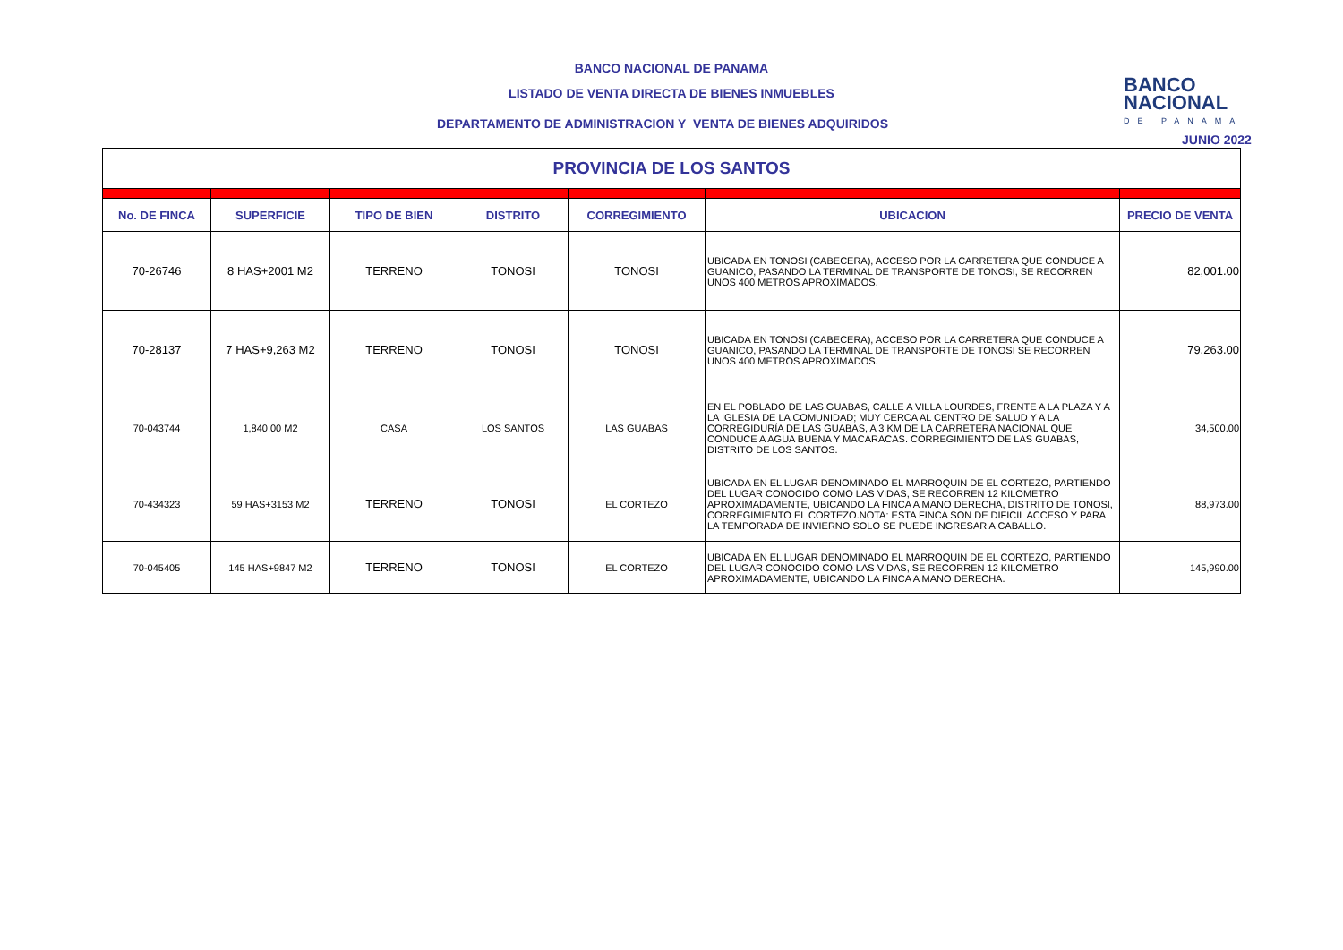BANCO NACIONAL DE PANAMA
LISTADO DE VENTA DIRECTA DE BIENES INMUEBLES
DEPARTAMENTO DE ADMINISTRACION Y VENTA DE BIENES ADQUIRIDOS
BANCO
NACIONAL
DE PANAMA
JUNIO 2022
| PROVINCIA DE LOS SANTOS | | | | | | |
| No. DE FINCA | SUPERFICIE | TIPO DE BIEN | DISTRITO | CORREGIMIENTO | UBICACION | PRECIO DE VENTA |
| 70-26746 | 8 HAS+2001 M2 | TERRENO | TONOSI | TONOSI | UBICADA EN TONOSI (CABECERA), ACCESO POR LA CARRETERA QUE CONDUCE A GUANICO, PASANDO LA TERMINAL DE TRANSPORTE DE TONOSI, SE RECORREN UNOS 400 METROS APROXIMADOS. | 82,001.00 |
| 70-28137 | 7 HAS+9,263 M2 | TERRENO | TONOSI | TONOSI | UBICADA EN TONOSI (CABECERA), ACCESO POR LA CARRETERA QUE CONDUCE A GUANICO, PASANDO LA TERMINAL DE TRANSPORTE DE TONOSI SE RECORREN UNOS 400 METROS APROXIMADOS. | 79,263.00 |
| 70-043744 | 1,840.00 M2 | CASA | LOS SANTOS | LAS GUABAS | EN EL POBLADO DE LAS GUABAS, CALLE A VILLA LOURDES, FRENTE A LA PLAZA Y A LA IGLESIA DE LA COMUNIDAD; MUY CERCA AL CENTRO DE SALUD Y A LA CORREGIDURÍA DE LAS GUABAS, A 3 KM DE LA CARRETERA NACIONAL QUE CONDUCE A AGUA BUENA Y MACARACAS. CORREGIMIENTO DE LAS GUABAS, DISTRITO DE LOS SANTOS. | 34,500.00 |
| 70-434323 | 59 HAS+3153 M2 | TERRENO | TONOSI | EL CORTEZO | UBICADA EN EL LUGAR DENOMINADO EL MARROQUIN DE EL CORTEZO, PARTIENDO DEL LUGAR CONOCIDO COMO LAS VIDAS, SE RECORREN 12 KILOMETRO APROXIMADAMENTE, UBICANDO LA FINCA A MANO DERECHA, DISTRITO DE TONOSI, CORREGIMIENTO EL CORTEZO.NOTA: ESTA FINCA SON DE DIFICIL ACCESO Y PARA LA TEMPORADA DE INVIERNO SOLO SE PUEDE INGRESAR A CABALLO. | 88,973.00 |
| 70-045405 | 145 HAS+9847 M2 | TERRENO | TONOSI | EL CORTEZO | UBICADA EN EL LUGAR DENOMINADO EL MARROQUIN DE EL CORTEZO, PARTIENDO DEL LUGAR CONOCIDO COMO LAS VIDAS, SE RECORREN 12 KILOMETRO APROXIMADAMENTE, UBICANDO LA FINCA A MANO DERECHA. | 145,990.00 |